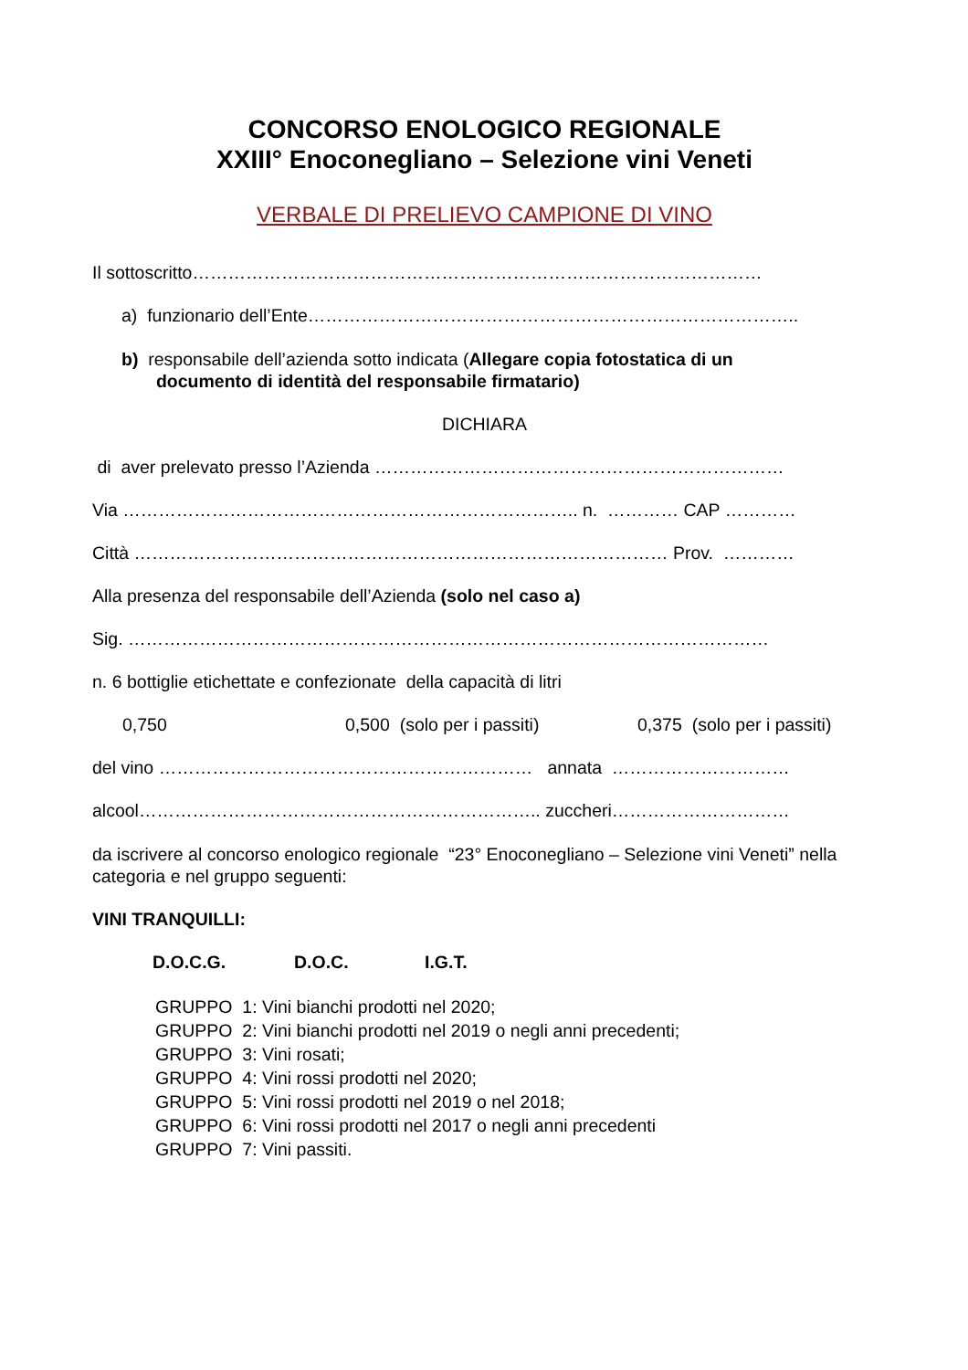CONCORSO ENOLOGICO REGIONALE
XXIII° Enoconegliano – Selezione vini Veneti
VERBALE DI PRELIEVO CAMPIONE DI VINO
Il sottoscritto……………………………………………………………………………………
a) funzionario dell’Ente………………………………………………………………………..
b) responsabile dell’azienda sotto indicata (Allegare copia fotostatica di un
documento di identità del responsabile firmatario)
DICHIARA
di aver prelevato presso l’Azienda ……………………………………………………………
Via ………………………………………………………………….. n. ………… CAP …………
Città ……………………………………………………………………………… Prov. …………
Alla presenza del responsabile dell’Azienda (solo nel caso a)
Sig. ………………………………………………………………………………………………
n. 6 bottiglie etichettate e confezionate della capacità di litri
0,750 0,500 (solo per i passiti) 0,375 (solo per i passiti)
del vino ……………………………………………………… annata …………………………
alcool………………………………………………………….. zuccheri…………………………
da iscrivere al concorso enologico regionale “23° Enoconegliano – Selezione vini Veneti” nella categoria e nel gruppo seguenti:
VINI TRANQUILLI:
D.O.C.G. D.O.C. I.G.T.
GRUPPO 1: Vini bianchi prodotti nel 2020;
GRUPPO 2: Vini bianchi prodotti nel 2019 o negli anni precedenti;
GRUPPO 3: Vini rosati;
GRUPPO 4: Vini rossi prodotti nel 2020;
GRUPPO 5: Vini rossi prodotti nel 2019 o nel 2018;
GRUPPO 6: Vini rossi prodotti nel 2017 o negli anni precedenti
GRUPPO 7: Vini passiti.